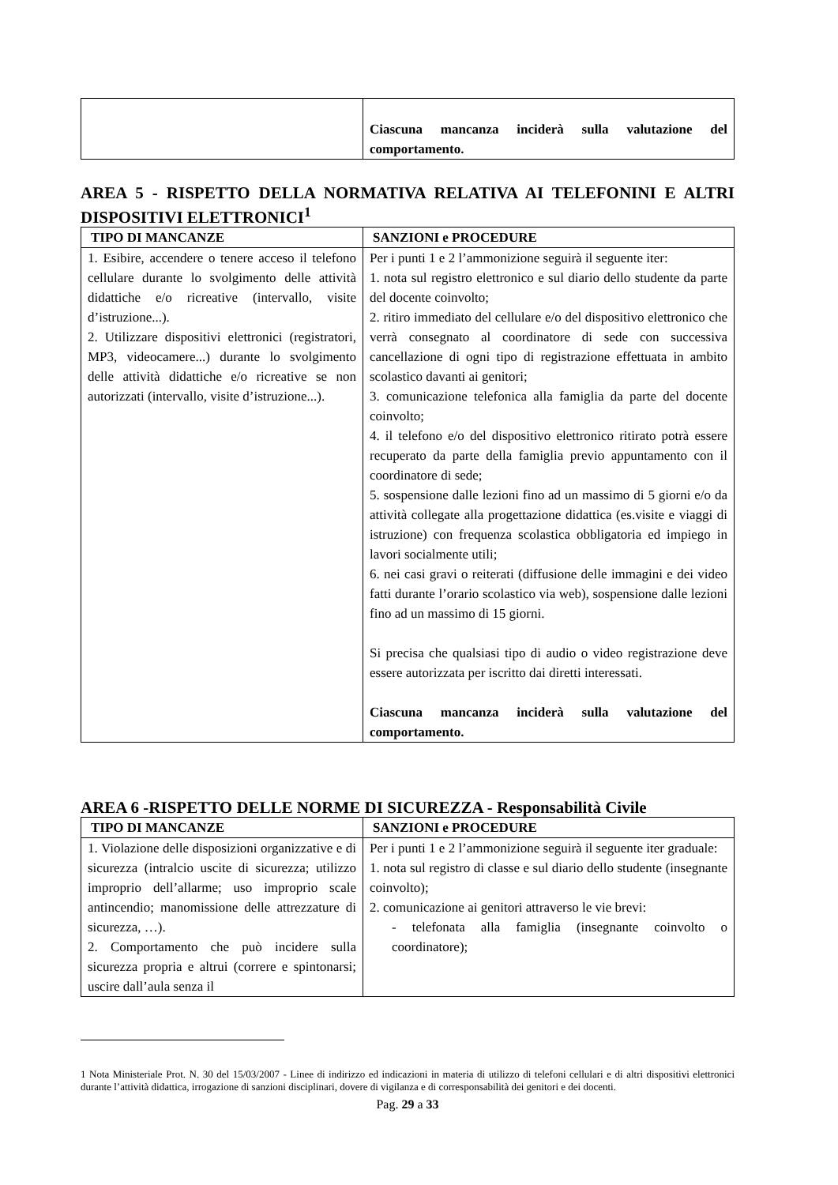| | Ciascuna mancanza inciderà sulla valutazione del comportamento. |
AREA 5 - RISPETTO DELLA NORMATIVA RELATIVA AI TELEFONINI E ALTRI DISPOSITIVI ELETTRONICI<sup>1</sup>
| TIPO DI MANCANZE | SANZIONI e PROCEDURE |
| --- | --- |
| 1. Esibire, accendere o tenere acceso il telefono cellulare durante lo svolgimento delle attività didattiche e/o ricreative (intervallo, visite d’istruzione...). 2. Utilizzare dispositivi elettronici (registratori, MP3, videocamere...) durante lo svolgimento delle attività didattiche e/o ricreative se non autorizzati (intervallo, visite d’istruzione...). | Per i punti 1 e 2 l’ammonizione seguirà il seguente iter: 1. nota sul registro elettronico e sul diario dello studente da parte del docente coinvolto; 2. ritiro immediato del cellulare e/o del dispositivo elettronico che verrà consegnato al coordinatore di sede con successiva cancellazione di ogni tipo di registrazione effettuata in ambito scolastico davanti ai genitori; 3. comunicazione telefonica alla famiglia da parte del docente coinvolto; 4. il telefono e/o del dispositivo elettronico ritirato potrà essere recuperato da parte della famiglia previo appuntamento con il coordinatore di sede; 5. sospensione dalle lezioni fino ad un massimo di 5 giorni e/o da attività collegate alla progettazione didattica (es.visite e viaggi di istruzione) con frequenza scolastica obbligatoria ed impiego in lavori socialmente utili; 6. nei casi gravi o reiterati (diffusione delle immagini e dei video fatti durante l’orario scolastico via web), sospensione dalle lezioni fino ad un massimo di 15 giorni. Si precisa che qualsiasi tipo di audio o video registrazione deve essere autorizzata per iscritto dai diretti interessati. Ciascuna mancanza inciderà sulla valutazione del comportamento. |
AREA 6 -RISPETTO DELLE NORME DI SICUREZZA - Responsabilità Civile
| TIPO DI MANCANZE | SANZIONI e PROCEDURE |
| --- | --- |
| 1. Violazione delle disposizioni organizzative e di sicurezza (intralcio uscite di sicurezza; utilizzo improprio dell’allarme; uso improprio scale antincendio; manomissione delle attrezzature di sicurezza, …). 2. Comportamento che può incidere sulla sicurezza propria e altrui (correre e spintonarsi; uscire dall’aula senza il | Per i punti 1 e 2 l’ammonizione seguirà il seguente iter graduale: 1. nota sul registro di classe e sul diario dello studente (insegnante coinvolto); 2. comunicazione ai genitori attraverso le vie brevi: - telefonata alla famiglia (insegnante coinvolto o coordinatore); |
1 Nota Ministeriale Prot. N. 30 del 15/03/2007 - Linee di indirizzo ed indicazioni in materia di utilizzo di telefoni cellulari e di altri dispositivi elettronici durante l’attività didattica, irrogazione di sanzioni disciplinari, dovere di vigilanza e di corresponsabilità dei genitori e dei docenti.
Pag. 29 a 33